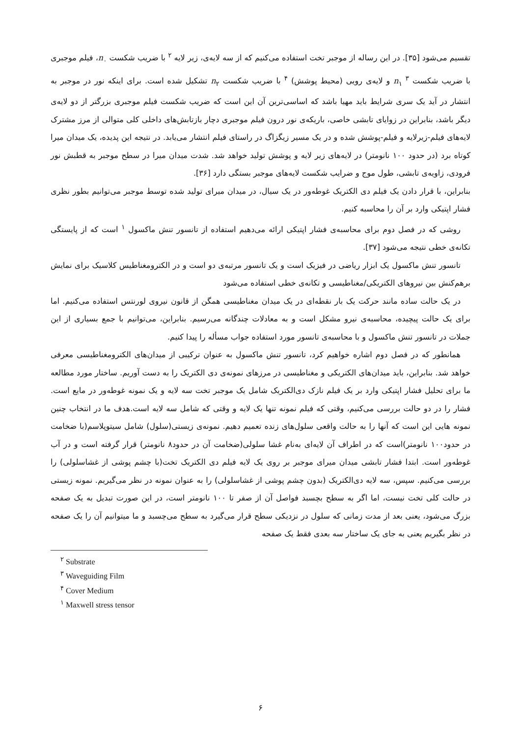تقسیم می‌شود [۳۵]. در این رساله از موجبر تخت استفاده می‌کنیم که از سه لایه‌ی، زیر لایه <sup>۲</sup> با ضریب شکست n<sub>۰</sub>، فیلم موجبری با ضریب شکست n<sub>۱</sub> <sup>۳</sup> و لایه‌ی رویی (محیط پوشش) <sup>۴</sup> با ضریب شکست n<sub>۲</sub> تشکیل شده است. برای اینکه نور در موجبر به انتشار در آید یک سری شرایط باید مهیا باشد که اساسی‌ترین آن این است که ضریب شکست فیلم موجبری بزرگتر از دو لایه‌ی دیگر باشد، بنابراین در زوایای تابشی خاصی، باریکه‌ی نور درون فیلم موجبری دچار بازتابش‌های داخلی کلی متوالی از مرز مشترک لایه‌های فیلم-زیرلایه و فیلم-پوشش شده و در یک مسیر زیگزاگ در راستای فیلم انتشار می‌یابد. در نتیجه این پدیده، یک میدان میرا کوتاه برد (در حدود ۱۰۰ نانومتر) در لایه‌های زیر لایه و پوشش تولید خواهد شد. شدت میدان میرا در سطح موجبر به قطبش نور فرودی، زاویه‌ی تابشی، طول موج و ضرایب شکست لایه‌های موجبر بستگی دارد [۳۶].
بنابراین، با قرار دادن یک فیلم دی الکتریک غوطه‌ور در یک سیال، در میدان میرای تولید شده توسط موجبر می‌توانیم بطور نظری فشار اپتیکی وارد بر آن را محاسبه کنیم.
روشی که در فصل دوم برای محاسبه‌ی فشار اپتیکی ارائه می‌دهیم استفاده از تانسور تنش ماکسول <sup>۱</sup> است که از پایستگی تکانه‌ی خطی نتیجه می‌شود [۳۷].
تانسور تنش ماکسول یک ابزار ریاضی در فیزیک است و یک تانسور مرتبه‌ی دو است و در الکترومغناطیس کلاسیک برای نمایش برهم‌کنش بین نیروهای الکتریکی/مغناطیسی و تکانه‌ی خطی استفاده می‌شود
در یک حالت ساده مانند حرکت یک بار نقطه‌ای در یک میدان مغناطیسی همگن از قانون نیروی لورنتس استفاده می‌کنیم. اما برای یک حالت پیچیده، محاسبه‌ی نیرو مشکل است و به معادلات چندگانه می‌رسیم. بنابراین، می‌توانیم با جمع بسیاری از این جملات در تانسور تنش ماکسول و با محاسبه‌ی تانسور مورد استفاده جواب مسأله را پیدا کنیم.
همانطور که در فصل دوم اشاره خواهیم کرد، تانسور تنش ماکسول به عنوان ترکیبی از میدان‌های الکترومغناطیسی معرفی خواهد شد. بنابراین، باید میدان‌های الکتریکی و مغناطیسی در مرزهای نمونه‌ی دی الکتریک را به دست آوریم. ساختار مورد مطالعه ما برای تحلیل فشار اپتیکی وارد بر یک فیلم نازک دی‌الکتریک شامل یک موجبر تخت سه لایه و یک نمونه غوطه‌ور در مایع است. فشار را در دو حالت بررسی می‌کنیم، وقتی که فیلم نمونه تنها یک لایه و وقتی که شامل سه لایه است.هدف ما در انتخاب چنین نمونه هایی این است که آنها را به حالت واقعی سلول‌های زنده تعمیم دهیم. نمونه‌ی زیستی(سلول) شامل سیتوپلاسم(با ضخامت در حدود۱۰۰ نانومتر)است که در اطراف آن لایه‌ای به‌نام غشا سلولی(ضخامت آن در حدود۸ نانومتر) قرار گرفته است و در آب غوطه‌ور است. ابتدا فشار تابشی میدان میرای موجبر بر روی یک لایه فیلم دی الکتریک تخت(با چشم پوشی از غشاسلولی) را بررسی می‌کنیم. سپس، سه لایه دی‌الکتریک (بدون چشم پوشی از غشاسلولی) را به عنوان نمونه در نظر می‌گیریم. نمونه زیستی در حالت کلی تخت نیست، اما اگر به سطح بچسبد فواصل آن از صفر تا ۱۰۰ نانومتر است، در این صورت تبدیل به یک صفحه بزرگ می‌شود، یعنی بعد از مدت زمانی که سلول در نزدیکی سطح قرار می‌گیرد به سطح می‌چسبد و ما میتوانیم آن را یک صفحه در نظر بگیریم یعنی به جای یک ساختار سه بعدی فقط یک صفحه
<sup>۲</sup> Substrate
<sup>۳</sup> Waveguiding Film
<sup>۴</sup> Cover Medium
<sup>۱</sup> Maxwell stress tensor
۶